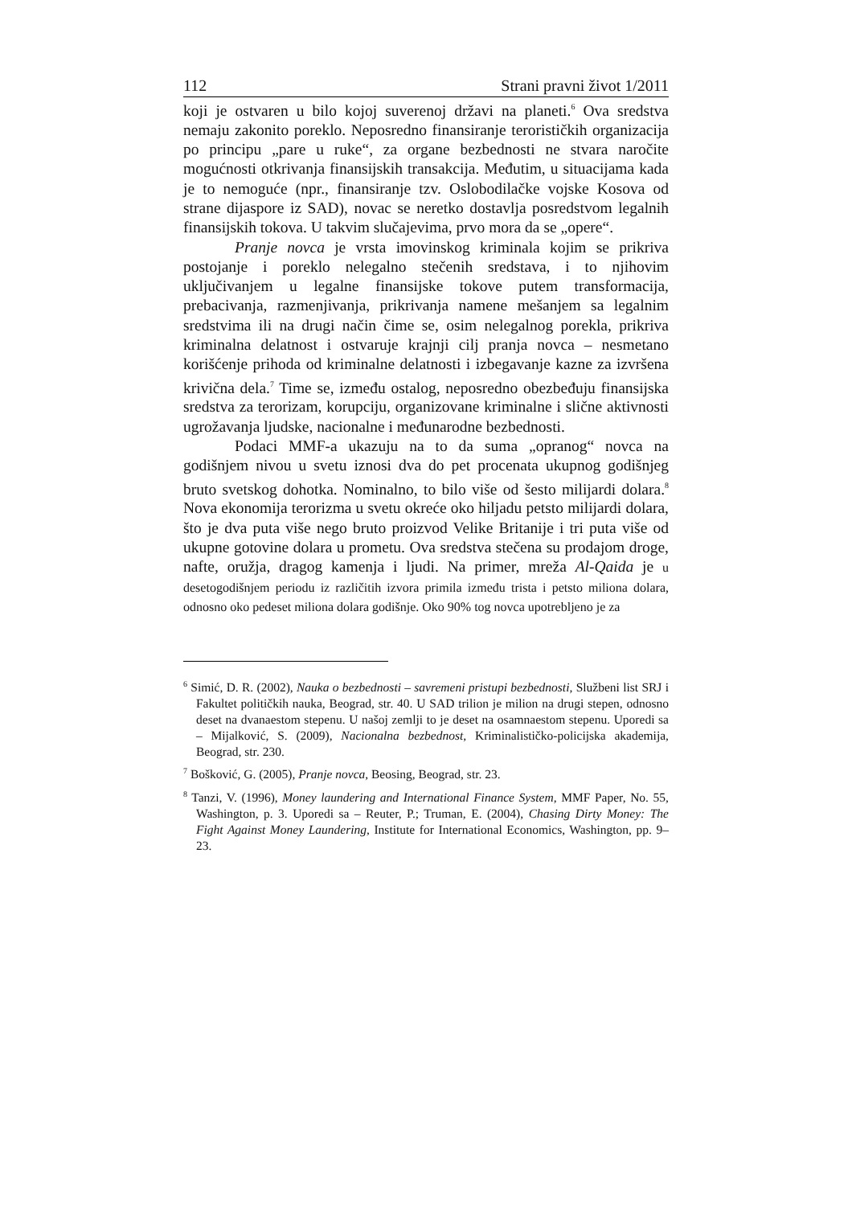112 Strani pravni život 1/2011
koji je ostvaren u bilo kojoj suverenoj državi na planeti.<sup>6</sup> Ova sredstva nemaju zakonito poreklo. Neposredno finansiranje terorističkih organizacija po principu „pare u ruke“, za organe bezbednosti ne stvara naročite mogućnosti otkrivanja finansijskih transakcija. Međutim, u situacijama kada je to nemoguće (npr., finansiranje tzv. Oslobodilačke vojske Kosova od strane dijaspore iz SAD), novac se neretko dostavlja posredstvom legalnih finansijskih tokova. U takvim slučajevima, prvo mora da se „opere“.
Pranje novca je vrsta imovinskog kriminala kojim se prikriva postojanje i poreklo nelegalno stečenih sredstava, i to njihovim uključivanjem u legalne finansijske tokove putem transformacija, prebacivanja, razmenjivanja, prikrivanja namene mešanjem sa legalnim sredstvima ili na drugi način čime se, osim nelegalnog porekla, prikriva kriminalna delatnost i ostvaruje krajnji cilj pranja novca – nesmetano korišćenje prihoda od kriminalne delatnosti i izbegavanje kazne za izvršena krivična dela.<sup>7</sup> Time se, između ostalog, neposredno obezbeđuju finansijska sredstva za terorizam, korupciju, organizovane kriminalne i slične aktivnosti ugrožavanja ljudske, nacionalne i međunarodne bezbednosti.
Podaci MMF-a ukazuju na to da suma „opranog“ novca na godišnjem nivou u svetu iznosi dva do pet procenata ukupnog godišnjeg bruto svetskog dohotka. Nominalno, to bilo više od šesto milijardi dolara.<sup>8</sup> Nova ekonomija terorizma u svetu okreće oko hiljadu petsto milijardi dolara, što je dva puta više nego bruto proizvod Velike Britanije i tri puta više od ukupne gotovine dolara u prometu. Ova sredstva stečena su prodajom droge, nafte, oružja, dragog kamenja i ljudi. Na primer, mreža Al-Qaida je u desetogodišnjem periodu iz različitih izvora primila između trista i petsto miliona dolara, odnosno oko pedeset miliona dolara godišnje. Oko 90% tog novca upotrebljeno je za
<sup>6</sup> Simić, D. R. (2002), Nauka o bezbednosti – savremeni pristupi bezbednosti, Službeni list SRJ i Fakultet političkih nauka, Beograd, str. 40. U SAD trilion je milion na drugi stepen, odnosno deset na dvanaestom stepenu. U našoj zemlji to je deset na osamnaestom stepenu. Uporedi sa – Mijalković, S. (2009), Nacionalna bezbednost, Kriminalističko-policijska akademija, Beograd, str. 230.
<sup>7</sup> Bošković, G. (2005), Pranje novca, Beosing, Beograd, str. 23.
<sup>8</sup> Tanzi, V. (1996), Money laundering and International Finance System, MMF Paper, No. 55, Washington, p. 3. Uporedi sa – Reuter, P.; Truman, E. (2004), Chasing Dirty Money: The Fight Against Money Laundering, Institute for International Economics, Washington, pp. 9–23.